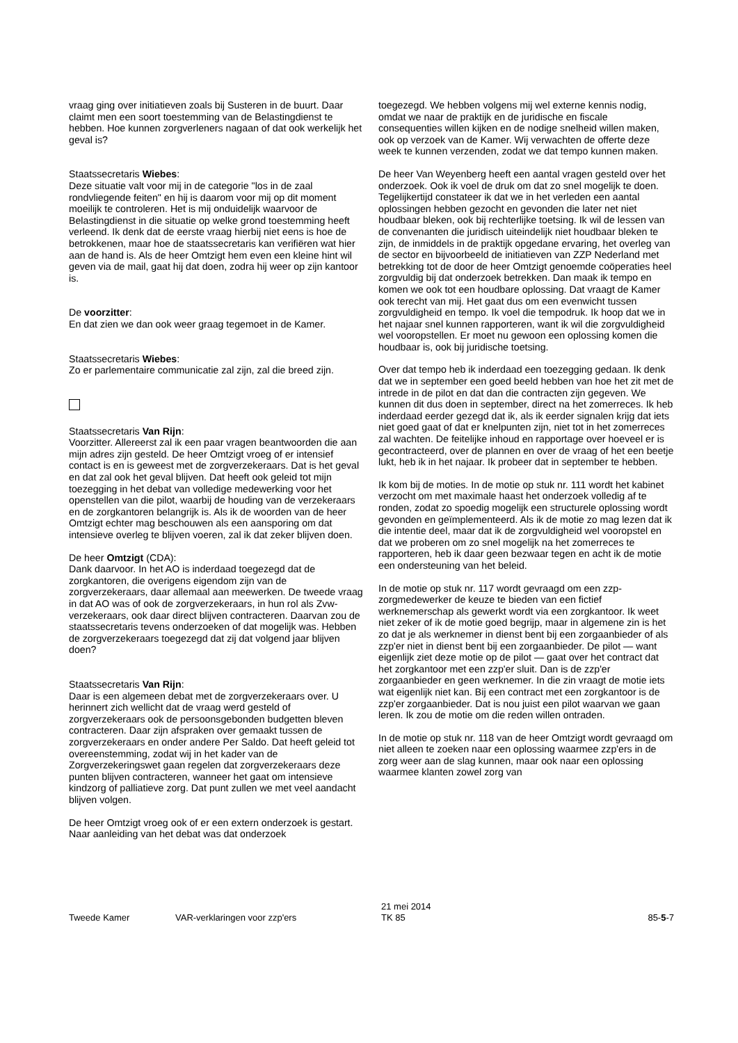vraag ging over initiatieven zoals bij Susteren in de buurt. Daar claimt men een soort toestemming van de Belastingdienst te hebben. Hoe kunnen zorgverleners nagaan of dat ook werkelijk het geval is?
Staatssecretaris Wiebes:
Deze situatie valt voor mij in de categorie "los in de zaal rondvliegende feiten" en hij is daarom voor mij op dit moment moeilijk te controleren. Het is mij onduidelijk waarvoor de Belastingdienst in die situatie op welke grond toestemming heeft verleend. Ik denk dat de eerste vraag hierbij niet eens is hoe de betrokkenen, maar hoe de staatssecretaris kan verifiëren wat hier aan de hand is. Als de heer Omtzigt hem even een kleine hint wil geven via de mail, gaat hij dat doen, zodra hij weer op zijn kantoor is.
De voorzitter:
En dat zien we dan ook weer graag tegemoet in de Kamer.
Staatssecretaris Wiebes:
Zo er parlementaire communicatie zal zijn, zal die breed zijn.
Staatssecretaris Van Rijn:
Voorzitter. Allereerst zal ik een paar vragen beantwoorden die aan mijn adres zijn gesteld. De heer Omtzigt vroeg of er intensief contact is en is geweest met de zorgverzekeraars. Dat is het geval en dat zal ook het geval blijven. Dat heeft ook geleid tot mijn toezegging in het debat van volledige medewerking voor het openstellen van die pilot, waarbij de houding van de verzekeraars en de zorgkantoren belangrijk is. Als ik de woorden van de heer Omtzigt echter mag beschouwen als een aansporing om dat intensieve overleg te blijven voeren, zal ik dat zeker blijven doen.
De heer Omtzigt (CDA):
Dank daarvoor. In het AO is inderdaad toegezegd dat de zorgkantoren, die overigens eigendom zijn van de zorgverzekeraars, daar allemaal aan meewerken. De tweede vraag in dat AO was of ook de zorgverzekeraars, in hun rol als Zvw-verzekeraars, ook daar direct blijven contracteren. Daarvan zou de staatssecretaris tevens onderzoeken of dat mogelijk was. Hebben de zorgverzekeraars toegezegd dat zij dat volgend jaar blijven doen?
Staatssecretaris Van Rijn:
Daar is een algemeen debat met de zorgverzekeraars over. U herinnert zich wellicht dat de vraag werd gesteld of zorgverzekeraars ook de persoonsgebonden budgetten bleven contracteren. Daar zijn afspraken over gemaakt tussen de zorgverzekeraars en onder andere Per Saldo. Dat heeft geleid tot overeenstemming, zodat wij in het kader van de Zorgverzekeringswet gaan regelen dat zorgverzekeraars deze punten blijven contracteren, wanneer het gaat om intensieve kindzorg of palliatieve zorg. Dat punt zullen we met veel aandacht blijven volgen.
De heer Omtzigt vroeg ook of er een extern onderzoek is gestart. Naar aanleiding van het debat was dat onderzoek
toegezegd. We hebben volgens mij wel externe kennis nodig, omdat we naar de praktijk en de juridische en fiscale consequenties willen kijken en de nodige snelheid willen maken, ook op verzoek van de Kamer. Wij verwachten de offerte deze week te kunnen verzenden, zodat we dat tempo kunnen maken.
De heer Van Weyenberg heeft een aantal vragen gesteld over het onderzoek. Ook ik voel de druk om dat zo snel mogelijk te doen. Tegelijkertijd constateer ik dat we in het verleden een aantal oplossingen hebben gezocht en gevonden die later net niet houdbaar bleken, ook bij rechterlijke toetsing. Ik wil de lessen van de convenanten die juridisch uiteindelijk niet houdbaar bleken te zijn, de inmiddels in de praktijk opgedane ervaring, het overleg van de sector en bijvoorbeeld de initiatieven van ZZP Nederland met betrekking tot de door de heer Omtzigt genoemde coöperaties heel zorgvuldig bij dat onderzoek betrekken. Dan maak ik tempo en komen we ook tot een houdbare oplossing. Dat vraagt de Kamer ook terecht van mij. Het gaat dus om een evenwicht tussen zorgvuldigheid en tempo. Ik voel die tempodruk. Ik hoop dat we in het najaar snel kunnen rapporteren, want ik wil die zorgvuldigheid wel vooropstellen. Er moet nu gewoon een oplossing komen die houdbaar is, ook bij juridische toetsing.
Over dat tempo heb ik inderdaad een toezegging gedaan. Ik denk dat we in september een goed beeld hebben van hoe het zit met de intrede in de pilot en dat dan die contracten zijn gegeven. We kunnen dit dus doen in september, direct na het zomerreces. Ik heb inderdaad eerder gezegd dat ik, als ik eerder signalen krijg dat iets niet goed gaat of dat er knelpunten zijn, niet tot in het zomerreces zal wachten. De feitelijke inhoud en rapportage over hoeveel er is gecontracteerd, over de plannen en over de vraag of het een beetje lukt, heb ik in het najaar. Ik probeer dat in september te hebben.
Ik kom bij de moties. In de motie op stuk nr. 111 wordt het kabinet verzocht om met maximale haast het onderzoek volledig af te ronden, zodat zo spoedig mogelijk een structurele oplossing wordt gevonden en geïmplementeerd. Als ik de motie zo mag lezen dat ik die intentie deel, maar dat ik de zorgvuldigheid wel vooropstel en dat we proberen om zo snel mogelijk na het zomerreces te rapporteren, heb ik daar geen bezwaar tegen en acht ik de motie een ondersteuning van het beleid.
In de motie op stuk nr. 117 wordt gevraagd om een zzp-zorgmedewerker de keuze te bieden van een fictief werknemerschap als gewerkt wordt via een zorgkantoor. Ik weet niet zeker of ik de motie goed begrijp, maar in algemene zin is het zo dat je als werknemer in dienst bent bij een zorgaanbieder of als zzp'er niet in dienst bent bij een zorgaanbieder. De pilot — want eigenlijk ziet deze motie op de pilot — gaat over het contract dat het zorgkantoor met een zzp'er sluit. Dan is de zzp'er zorgaanbieder en geen werknemer. In die zin vraagt de motie iets wat eigenlijk niet kan. Bij een contract met een zorgkantoor is de zzp'er zorgaanbieder. Dat is nou juist een pilot waarvan we gaan leren. Ik zou de motie om die reden willen ontraden.
In de motie op stuk nr. 118 van de heer Omtzigt wordt gevraagd om niet alleen te zoeken naar een oplossing waarmee zzp'ers in de zorg weer aan de slag kunnen, maar ook naar een oplossing waarmee klanten zowel zorg van
Tweede Kamer VAR-verklaringen voor zzp'ers
21 mei 2014
TK 85
85-5-7